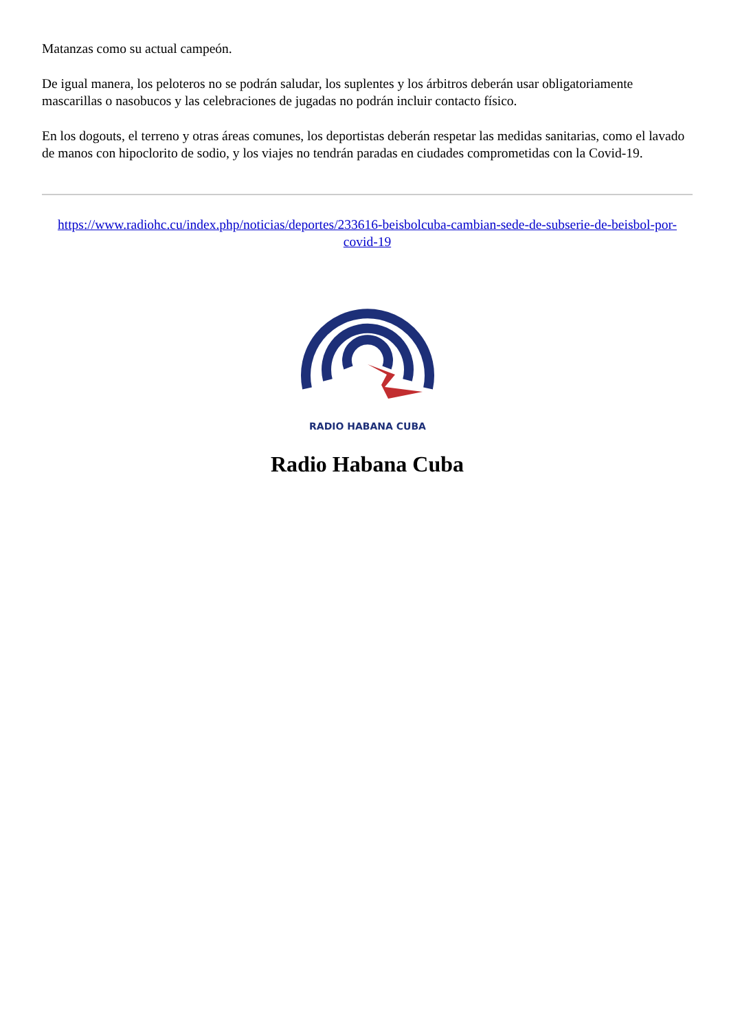Matanzas como su actual campeón.
De igual manera, los peloteros no se podrán saludar, los suplentes y los árbitros deberán usar obligatoriamente mascarillas o nasobucos y las celebraciones de jugadas no podrán incluir contacto físico.
En los dogouts, el terreno y otras áreas comunes, los deportistas deberán respetar las medidas sanitarias, como el lavado de manos con hipoclorito de sodio, y los viajes no tendrán paradas en ciudades comprometidas con la Covid-19.
https://www.radiohc.cu/index.php/noticias/deportes/233616-beisbolcuba-cambian-sede-de-subserie-de-beisbol-por-covid-19
RADIO HABANA CUBA
Radio Habana Cuba